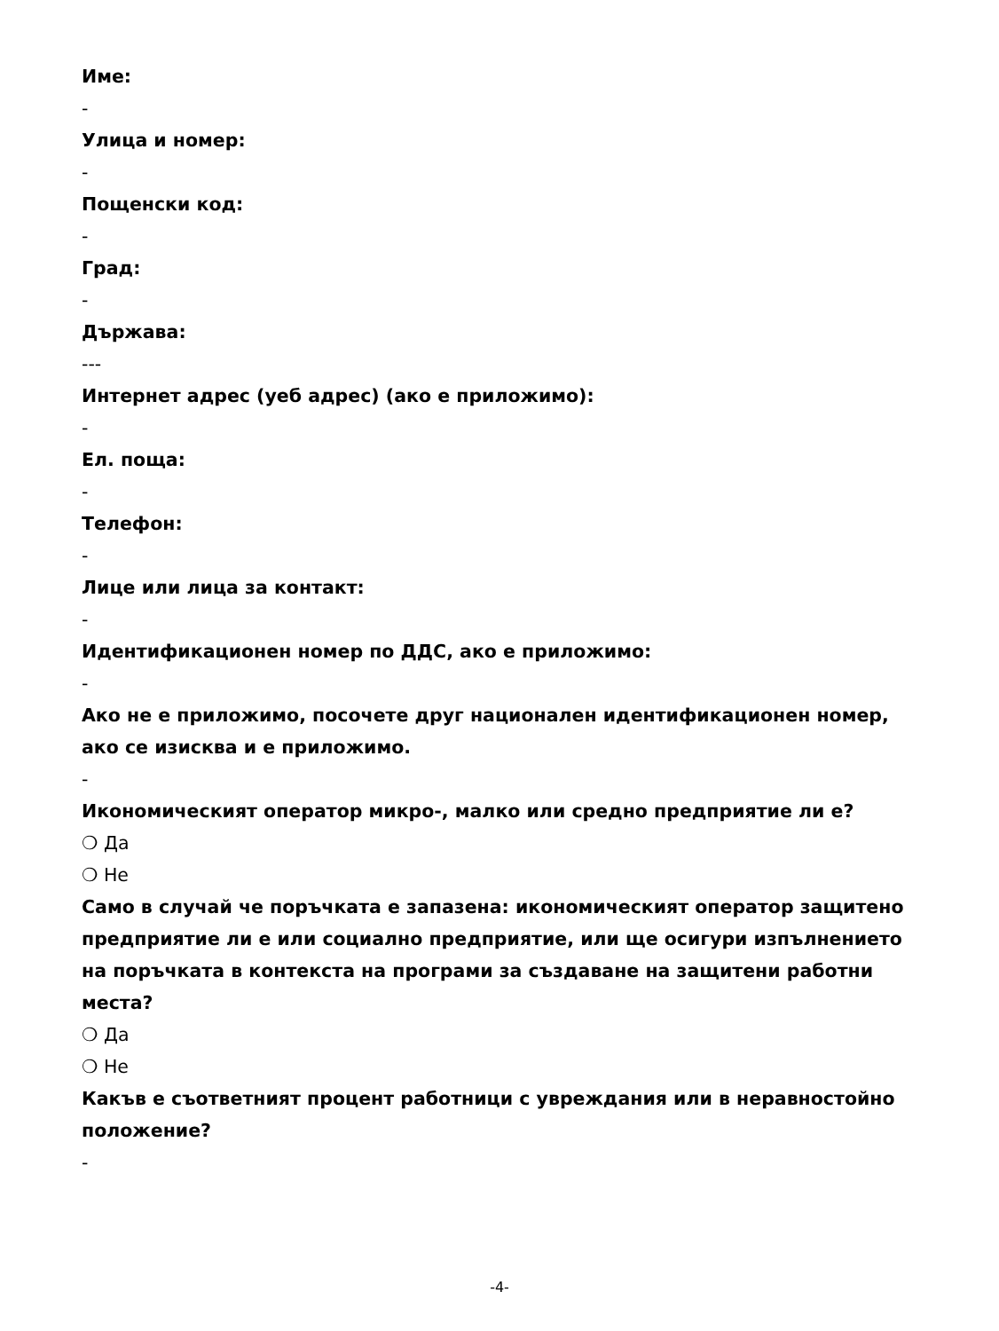Име:
-
Улица и номер:
-
Пощенски код:
-
Град:
-
Държава:
---
Интернет адрес (уеб адрес) (ако е приложимо):
-
Ел. поща:
-
Телефон:
-
Лице или лица за контакт:
-
Идентификационен номер по ДДС, ако е приложимо:
-
Ако не е приложимо, посочете друг национален идентификационен номер, ако се изисква и е приложимо.
-
Икономическият оператор микро-, малко или средно предприятие ли е?
❍ Да
❍ Не
Само в случай че поръчката е запазена: икономическият оператор защитено предприятие ли е или социално предприятие, или ще осигури изпълнението на поръчката в контекста на програми за създаване на защитени работни места?
❍ Да
❍ Не
Какъв е съответният процент работници с увреждания или в неравностойно положение?
-
-4-